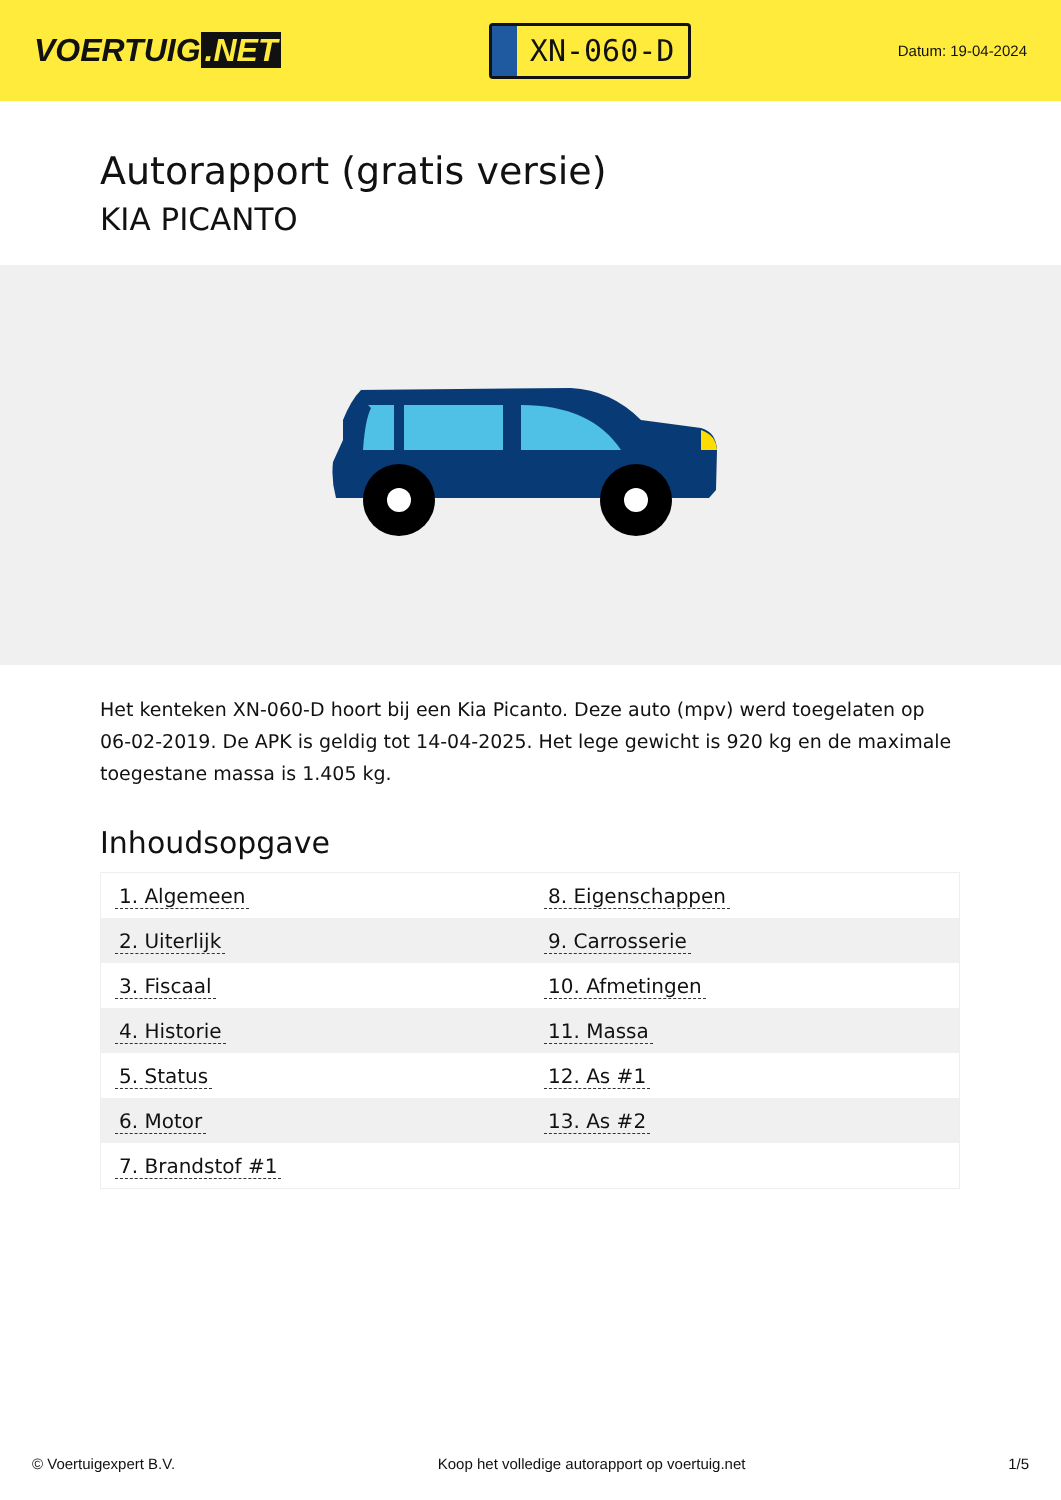VOERTUIG.NET
XN-060-D
Datum: 19-04-2024
Autorapport (gratis versie)
KIA PICANTO
Het kenteken XN-060-D hoort bij een Kia Picanto. Deze auto (mpv) werd toegelaten op 06-02-2019. De APK is geldig tot 14-04-2025. Het lege gewicht is 920 kg en de maximale toegestane massa is 1.405 kg.
Inhoudsopgave
| 1. Algemeen | 8. Eigenschappen |
| 2. Uiterlijk | 9. Carrosserie |
| 3. Fiscaal | 10. Afmetingen |
| 4. Historie | 11. Massa |
| 5. Status | 12. As #1 |
| 6. Motor | 13. As #2 |
| 7. Brandstof #1 | |
© Voertuigexpert B.V. Koop het volledige autorapport op voertuig.net 1/5